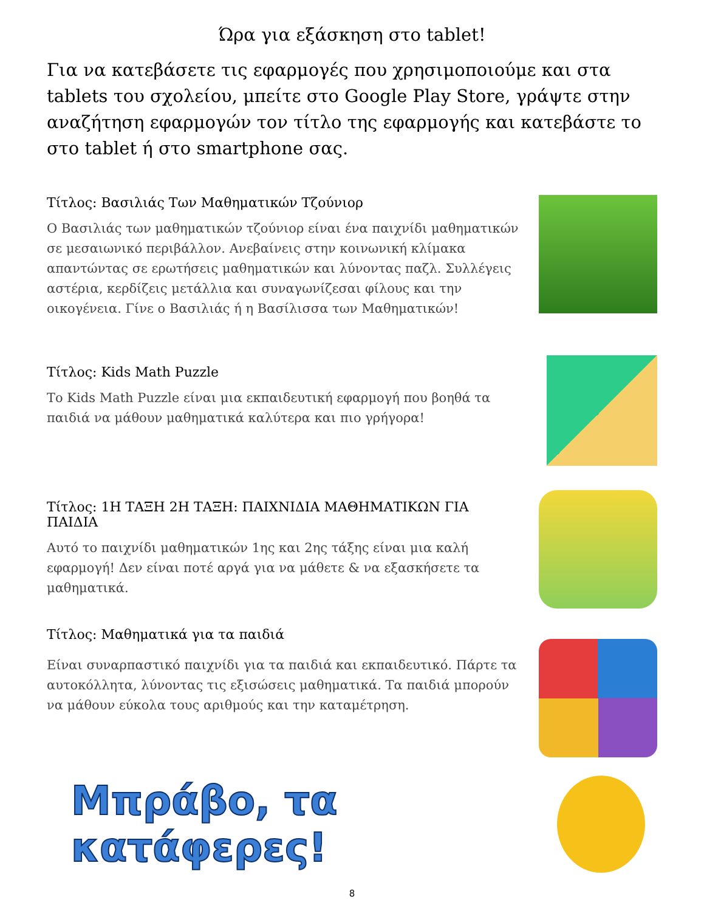Ώρα για εξάσκηση στο tablet!
Για να κατεβάσετε τις εφαρμογές που χρησιμοποιούμε και στα tablets του σχολείου, μπείτε στο Google Play Store, γράψτε στην αναζήτηση εφαρμογών τον τίτλο της εφαρμογής και κατεβάστε το στο tablet ή στο smartphone σας.
Τίτλος: Βασιλιάς Των Μαθηματικών Τζούνιορ
Ο Βασιλιάς των μαθηματικών τζούνιορ είναι ένα παιχνίδι μαθηματικών σε μεσαιωνικό περιβάλλον. Ανεβαίνεις στην κοινωνική κλίμακα απαντώντας σε ερωτήσεις μαθηματικών και λύνοντας παζλ. Συλλέγεις αστέρια, κερδίζεις μετάλλια και συναγωνίζεσαι φίλους και την οικογένεια. Γίνε ο Βασιλιάς ή η Βασίλισσα των Μαθηματικών!
Τίτλος: Kids Math Puzzle
Το Kids Math Puzzle είναι μια εκπαιδευτική εφαρμογή που βοηθά τα παιδιά να μάθουν μαθηματικά καλύτερα και πιο γρήγορα!
Τίτλος: 1Η ΤΑΞΗ 2Η ΤΑΞΗ: ΠΑΙΧΝΙΔΙΑ ΜΑΘΗΜΑΤΙΚΩΝ ΓΙΑ ΠΑΙΔΙΑ
Αυτό το παιχνίδι μαθηματικών 1ης και 2ης τάξης είναι μια καλή εφαρμογή! Δεν είναι ποτέ αργά για να μάθετε & να εξασκήσετε τα μαθηματικά.
Τίτλος: Μαθηματικά για τα παιδιά
Είναι συναρπαστικό παιχνίδι για τα παιδιά και εκπαιδευτικό. Πάρτε τα αυτοκόλλητα, λύνοντας τις εξισώσεις μαθηματικά. Τα παιδιά μπορούν να μάθουν εύκολα τους αριθμούς και την καταμέτρηση.
Μπράβο, τα κατάφερες!
8